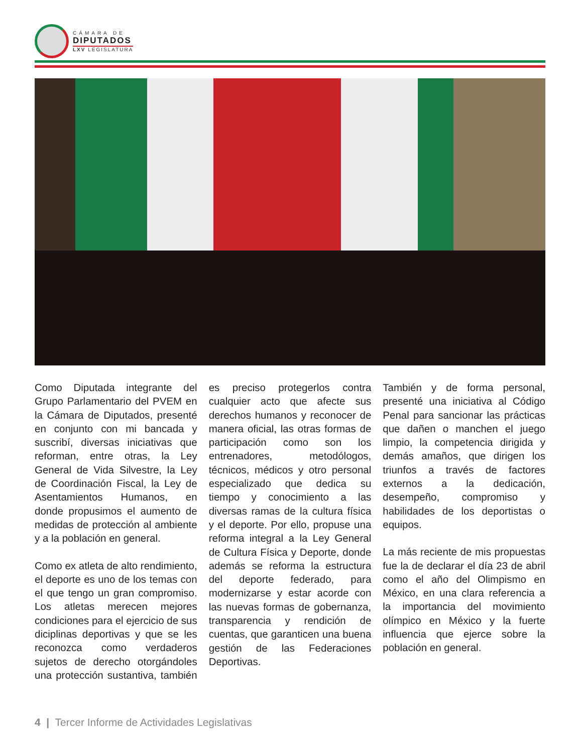CÁMARA DE
DIPUTADOS
LXV LEGISLATURA
Como Diputada integrante del Grupo Parlamentario del PVEM en la Cámara de Diputados, presenté en conjunto con mi bancada y suscribí, diversas iniciativas que reforman, entre otras, la Ley General de Vida Silvestre, la Ley de Coordinación Fiscal, la Ley de Asentamientos Humanos, en donde propusimos el aumento de medidas de protección al ambiente y a la población en general.
Como ex atleta de alto rendimiento, el deporte es uno de los temas con el que tengo un gran compromiso. Los atletas merecen mejores condiciones para el ejercicio de sus diciplinas deportivas y que se les reconozca como verdaderos sujetos de derecho otorgándoles una protección sustantiva, también es preciso protegerlos contra cualquier acto que afecte sus derechos humanos y reconocer de manera oficial, las otras formas de participación como son los entrenadores, metodólogos, técnicos, médicos y otro personal especializado que dedica su tiempo y conocimiento a las diversas ramas de la cultura física y el deporte. Por ello, propuse una reforma integral a la Ley General de Cultura Física y Deporte, donde además se reforma la estructura del deporte federado, para modernizarse y estar acorde con las nuevas formas de gobernanza, transparencia y rendición de cuentas, que garanticen una buena gestión de las Federaciones Deportivas.
También y de forma personal, presenté una iniciativa al Código Penal para sancionar las prácticas que dañen o manchen el juego limpio, la competencia dirigida y demás amaños, que dirigen los triunfos a través de factores externos a la dedicación, desempeño, compromiso y habilidades de los deportistas o equipos.
La más reciente de mis propuestas fue la de declarar el día 23 de abril como el año del Olimpismo en México, en una clara referencia a la importancia del movimiento olímpico en México y la fuerte influencia que ejerce sobre la población en general.
4 | Tercer Informe de Actividades Legislativas